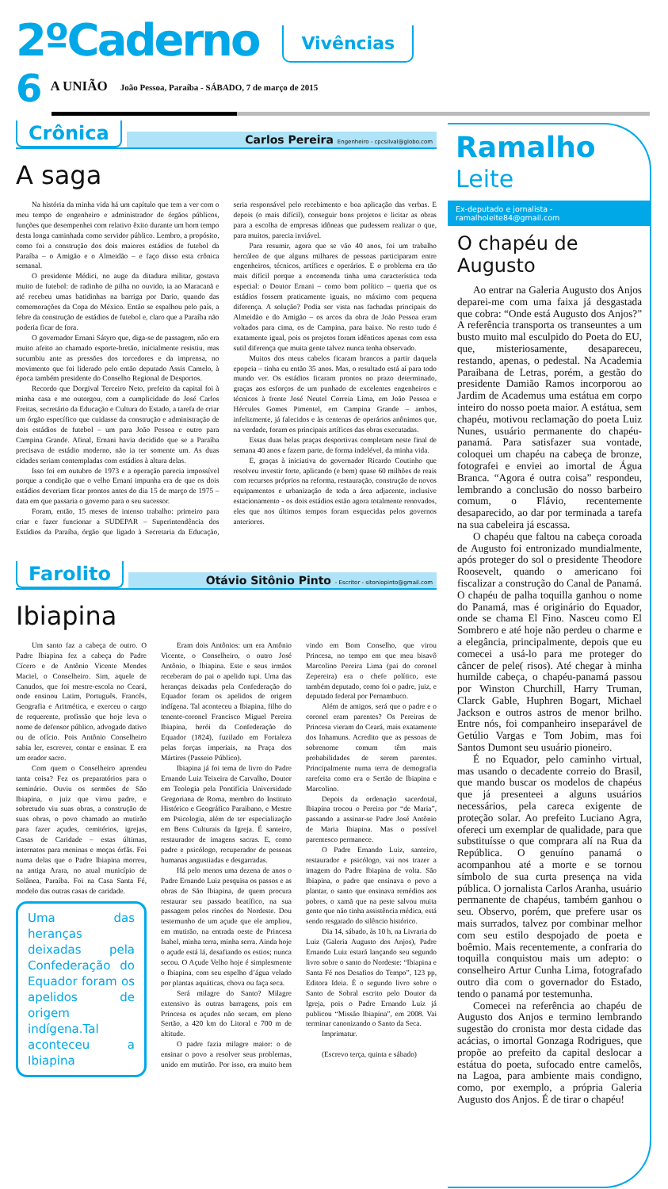2ºCaderno Vivências
6 A UNIÃO João Pessoa, Paraíba - SÁBADO, 7 de março de 2015
Crônica Carlos Pereira Engenheiro - cpcsilval@globo.com
A saga
Na história da minha vida há um capítulo que tem a ver com o meu tempo de engenheiro e administrador de órgãos públicos, funções que desempenhei com relativo êxito durante um bom tempo desta longa caminhada como servidor público. Lembro, a propósito, como foi a construção dos dois maiores estádios de futebol da Paraíba – o Amigão e o Almeidão – e faço disso esta crônica semanal.
O presidente Médici, no auge da ditadura militar, gostava muito de futebol: de radinho de pilha no ouvido, ia ao Maracanã e até recebeu umas batidinhas na barriga por Dario, quando das comemorações da Copa do México. Então se espalhou pelo país, a febre da construção de estádios de futebol e, claro que a Paraíba não poderia ficar de fora.
O governador Ernani Sátyro que, diga-se de passagem, não era muito afeito ao chamado esporte-bretão, inicialmente resistiu, mas sucumbiu ante as pressões dos torcedores e da imprensa, no movimento que foi liderado pelo então deputado Assis Camelo, à época também presidente do Conselho Regional de Desportos.
Recordo que Dorgival Terceiro Neto, prefeito da capital foi à minha casa e me outorgou, com a cumplicidade do José Carlos Freitas, secretário da Educação e Cultura do Estado, a tarefa de criar um órgão específico que cuidasse da construção e administração de dois estádios de futebol – um para João Pessoa e outro para Campina Grande. Afinal, Ernani havia decidido que se a Paraíba precisava de estádio moderno, não ia ter somente um. As duas cidades seriam contempladas com estádios à altura delas.
Isso foi em outubro de 1973 e a operação parecia impossível porque a condição que o velho Ernani impunha era de que os dois estádios deveriam ficar prontos antes do dia 15 de março de 1975 – data em que passaria o governo para o seu sucessor.
Foram, então, 15 meses de intenso trabalho: primeiro para criar e fazer funcionar a SUDEPAR – Superintendência dos Estádios da Paraíba, órgão que ligado à Secretaria da Educação, seria responsável pelo recebimento e boa aplicação das verbas. E depois (o mais difícil), conseguir bons projetos e licitar as obras para a escolha de empresas idôneas que pudessem realizar o que, para muitos, parecia inviável.
Para resumir, agora que se vão 40 anos, foi um trabalho hercúleo de que alguns milhares de pessoas participaram entre engenheiros, técnicos, artífices e operários. E o problema era tão mais difícil porque a encomenda tinha uma característica toda especial: o Doutor Ernani – como bom político – queria que os estádios fossem praticamente iguais, no máximo com pequena diferença. A solução? Podia ser vista nas fachadas principais do Almeidão e do Amigão – os arcos da obra de João Pessoa eram voltados para cima, os de Campina, para baixo. No resto tudo é exatamente igual, pois os projetos foram idênticos apenas com essa sutil diferença que muita gente talvez nunca tenha observado.
Muitos dos meus cabelos ficaram brancos a partir daquela epopeia – tinha eu então 35 anos. Mas, o resultado está aí para todo mundo ver. Os estádios ficaram prontos no prazo determinado, graças aos esforços de um punhado de excelentes engenheiros e técnicos à frente José Neutel Correia Lima, em João Pessoa e Hércules Gomes Pimentel, em Campina Grande – ambos, infelizmente, já falecidos e às centenas de operários anônimos que, na verdade, foram os principais artífices das obras executadas.
Essas duas belas praças desportivas completam neste final de semana 40 anos e fazem parte, de forma indelével, da minha vida.
E, graças à iniciativa do governador Ricardo Coutinho que resolveu investir forte, aplicando (e bem) quase 60 milhões de reais com recursos próprios na reforma, restauração, construção de novos equipamentos e urbanização de toda a área adjacente, inclusive estacionamento - os dois estádios estão agora totalmente renovados, eles que nos últimos tempos foram esquecidas pelos governos anteriores.
Farolito Otávio Sitônio Pinto - Escritor - sitoniopinto@gmail.com
Ibiapina
Um santo faz a cabeça de outro. O Padre Ibiapina fez a cabeça do Padre Cícero e de Antônio Vicente Mendes Maciel, o Conselheiro. Sim, aquele de Canudos, que foi mestre-escola no Ceará, onde ensinou Latim, Português, Francês, Geografia e Aritmética, e exerceu o cargo de requerente, profissão que hoje leva o nome de defensor público, advogado dativo ou de ofício. Pois Antônio Conselheiro sabia ler, escrever, contar e ensinar. E era um orador sacro.
Com quem o Conselheiro aprendeu tanta coisa? Fez os preparatórios para o seminário. Ouviu os sermões de São Ibiapina, o juiz que virou padre, e sobretudo viu suas obras, a construção de suas obras, o povo chamado ao mutirão para fazer açudes, cemitérios, igrejas, Casas de Caridade – estas últimas, internatos para meninas e moças órfãs. Foi numa delas que o Padre Ibiapina morreu, na antiga Arara, no atual município de Solânea, Paraíba. Foi na Casa Santa Fé, modelo das outras casas de caridade.
Uma das heranças deixadas pela Confederação do Equador foram os apelidos de origem indígena.Tal aconteceu a Ibiapina
Eram dois Antônios: um era Antônio Vicente, o Conselheiro, o outro José Antônio, o Ibiapina. Este e seus irmãos receberam do pai o apelido tupi. Uma das heranças deixadas pela Confederação do Equador foram os apelidos de origem indígena. Tal aconteceu a Ibiapina, filho do tenente-coronel Francisco Miguel Pereira Ibiapina, herói da Confederação do Equador (1824), fuzilado em Fortaleza pelas forças imperiais, na Praça dos Mártires (Passeio Público).
Ibiapina já foi tema de livro do Padre Ernando Luiz Teixeira de Carvalho, Doutor em Teologia pela Pontifícia Universidade Gregoriana de Roma, membro do Instituto Histórico e Geográfico Paraibano, e Mestre em Psicologia, além de ter especialização em Bens Culturais da Igreja. É santeiro, restaurador de imagens sacras. E, como padre e psicólogo, recuperador de pessoas humanas angustiadas e desgarradas.
Há pelo menos uma dezena de anos o Padre Ernando Luiz pesquisa os passos e as obras de São Ibiapina, de quem procura restaurar seu passado beatífico, na sua passagem pelos rincões do Nordeste. Dou testemunho de um açude que ele ampliou, em mutirão, na entrada oeste de Princesa Isabel, minha terra, minha serra. Ainda hoje o açude está lá, desafiando os estios; nunca secou. O Açude Velho hoje é simplesmente o Ibiapina, com seu espelho d’água velado por plantas aquáticas, chova ou faça seca.
Será milagre do Santo? Milagre extensivo às outras barragens, pois em Princesa os açudes não secam, em pleno Sertão, a 420 km do Litoral e 700 m de altitude.
O padre fazia milagre maior: o de ensinar o povo a resolver seus problemas, unido em mutirão. Por isso, era muito bem vindo em Bom Conselho, que virou Princesa, no tempo em que meu bisavô Marcolino Pereira Lima (pai do coronel Zepereira) era o chefe político, este também deputado, como foi o padre, juiz, e deputado federal por Pernambuco.
Além de amigos, será que o padre e o coronel eram parentes? Os Pereiras de Princesa vieram do Ceará, mais exatamente dos Inhamuns. Acredito que as pessoas de sobrenome comum têm mais probabilidades de serem parentes. Principalmente numa terra de demografia rarefeita como era o Sertão de Ibiapina e Marcolino.
Depois da ordenação sacerdotal, Ibiapina trocou o Pereira por “de Maria”, passando a assinar-se Padre José Antônio de Maria Ibiapina. Mas o possível parentesco permanece.
O Padre Ernando Luiz, santeiro, restaurador e psicólogo, vai nos trazer a imagem do Padre Ibiapina de volta. São Ibiapina, o padre que ensinava o povo a plantar, o santo que ensinava remédios aos pobres, o xamã que na peste salvou muita gente que não tinha assistência médica, está sendo resgatado do silêncio histórico.
Dia 14, sábado, às 10 h, na Livraria do Luiz (Galeria Augusto dos Anjos), Padre Ernando Luiz estará lançando seu segundo livro sobre o santo do Nordeste: “Ibiapina e Santa Fé nos Desafios do Tempo”, 123 pp, Editora Ideia. É o segundo livro sobre o Santo de Sobral escrito pelo Doutor da Igreja, pois o Padre Ernando Luiz já publicou “Missão Ibiapina”, em 2008. Vai terminar canonizando o Santo da Seca.
Imprimatur.
(Escrevo terça, quinta e sábado)
Ramalho
Leite
Ex-deputado e jornalista - ramalholeite84@gmail.com
O chapéu de Augusto
Ao entrar na Galeria Augusto dos Anjos deparei-me com uma faixa já desgastada que cobra: “Onde está Augusto dos Anjos?” A referência transporta os transeuntes a um busto muito mal esculpido do Poeta do EU, que, misteriosamente, desapareceu, restando, apenas, o pedestal. Na Academia Paraibana de Letras, porém, a gestão do presidente Damião Ramos incorporou ao Jardim de Academus uma estátua em corpo inteiro do nosso poeta maior. A estátua, sem chapéu, motivou reclamação do poeta Luiz Nunes, usuário permanente do chapéu-panamá. Para satisfazer sua vontade, coloquei um chapéu na cabeça de bronze, fotografei e enviei ao imortal de Água Branca. “Agora é outra coisa” respondeu, lembrando a conclusão do nosso barbeiro comum, o Flávio, recentemente desaparecido, ao dar por terminada a tarefa na sua cabeleira já escassa.
O chapéu que faltou na cabeça coroada de Augusto foi entronizado mundialmente, após proteger do sol o presidente Theodore Roosevelt, quando o americano foi fiscalizar a construção do Canal de Panamá. O chapéu de palha toquilla ganhou o nome do Panamá, mas é originário do Equador, onde se chama El Fino. Nasceu como El Sombrero e até hoje não perdeu o charme e a elegância, principalmente, depois que eu comecei a usá-lo para me proteger do câncer de pele( risos). Até chegar à minha humilde cabeça, o chapéu-panamá passou por Winston Churchill, Harry Truman, Clarck Gable, Huphren Bogart, Michael Jackson e outros astros de menor brilho. Entre nós, foi companheiro inseparável de Getúlio Vargas e Tom Jobim, mas foi Santos Dumont seu usuário pioneiro.
É no Equador, pelo caminho virtual, mas usando o decadente correio do Brasil, que mando buscar os modelos de chapéus que já presenteei a alguns usuários necessários, pela careca exigente de proteção solar. Ao prefeito Luciano Agra, ofereci um exemplar de qualidade, para que substituísse o que comprara alí na Rua da República. O genuíno panamá o acompanhou até a morte e se tornou símbolo de sua curta presença na vida pública. O jornalista Carlos Aranha, usuário permanente de chapéus, também ganhou o seu. Observo, porém, que prefere usar os mais surrados, talvez por combinar melhor com seu estilo despojado de poeta e boêmio. Mais recentemente, a confraria do toquilla conquistou mais um adepto: o conselheiro Artur Cunha Lima, fotografado outro dia com o governador do Estado, tendo o panamá por testemunha.
Comecei na referência ao chapéu de Augusto dos Anjos e termino lembrando sugestão do cronista mor desta cidade das acácias, o imortal Gonzaga Rodrigues, que propõe ao prefeito da capital deslocar a estátua do poeta, sufocado entre camelôs, na Lagoa, para ambiente mais condigno, como, por exemplo, a própria Galeria Augusto dos Anjos. É de tirar o chapéu!